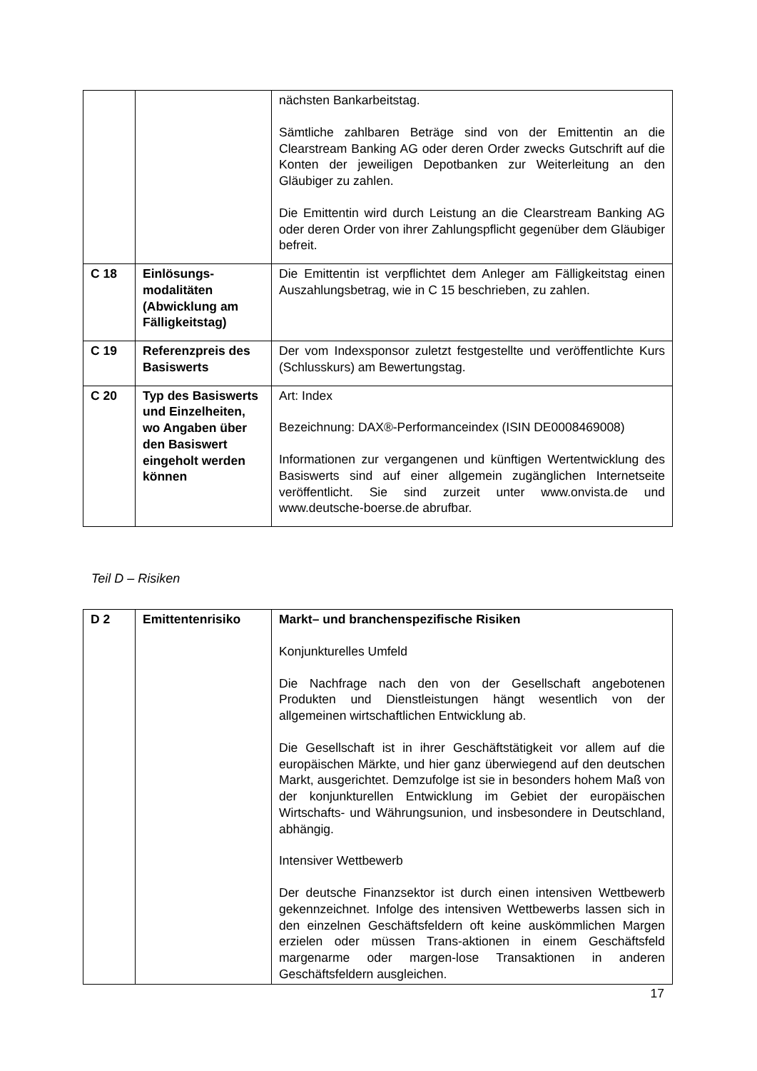| | | nächsten Bankarbeitstag. Sämtliche zahlbaren Beträge sind von der Emittentin an die Clearstream Banking AG oder deren Order zwecks Gutschrift auf die Konten der jeweiligen Depotbanken zur Weiterleitung an den Gläubiger zu zahlen. Die Emittentin wird durch Leistung an die Clearstream Banking AG oder deren Order von ihrer Zahlungspflicht gegenüber dem Gläubiger befreit. |
| C 18 | Einlösungs-modalitäten (Abwicklung am Fälligkeitstag) | Die Emittentin ist verpflichtet dem Anleger am Fälligkeitstag einen Auszahlungsbetrag, wie in C 15 beschrieben, zu zahlen. |
| C 19 | Referenzpreis des Basiswerts | Der vom Indexsponsor zuletzt festgestellte und veröffentlichte Kurs (Schlusskurs) am Bewertungstag. |
| C 20 | Typ des Basiswerts und Einzelheiten, wo Angaben über den Basiswert eingeholt werden können | Art: Index Bezeichnung: DAX®-Performanceindex (ISIN DE0008469008) Informationen zur vergangenen und künftigen Wertentwicklung des Basiswerts sind auf einer allgemein zugänglichen Internetseite veröffentlicht. Sie sind zurzeit unter www.onvista.de und www.deutsche-boerse.de abrufbar. |
Teil D – Risiken
| D 2 | Emittentenrisiko | Markt– und branchenspezifische Risiken Konjunkturelles Umfeld Die Nachfrage nach den von der Gesellschaft angebotenen Produkten und Dienstleistungen hängt wesentlich von der allgemeinen wirtschaftlichen Entwicklung ab. Die Gesellschaft ist in ihrer Geschäftstätigkeit vor allem auf die europäischen Märkte, und hier ganz überwiegend auf den deutschen Markt, ausgerichtet. Demzufolge ist sie in besonders hohem Maß von der konjunkturellen Entwicklung im Gebiet der europäischen Wirtschafts- und Währungsunion, und insbesondere in Deutschland, abhängig. Intensiver Wettbewerb Der deutsche Finanzsektor ist durch einen intensiven Wettbewerb gekennzeichnet. Infolge des intensiven Wettbewerbs lassen sich in den einzelnen Geschäftsfeldern oft keine auskömmlichen Margen erzielen oder müssen Trans-aktionen in einem Geschäftsfeld margenarme oder margen-lose Transaktionen in anderen Geschäftsfeldern ausgleichen. |
17